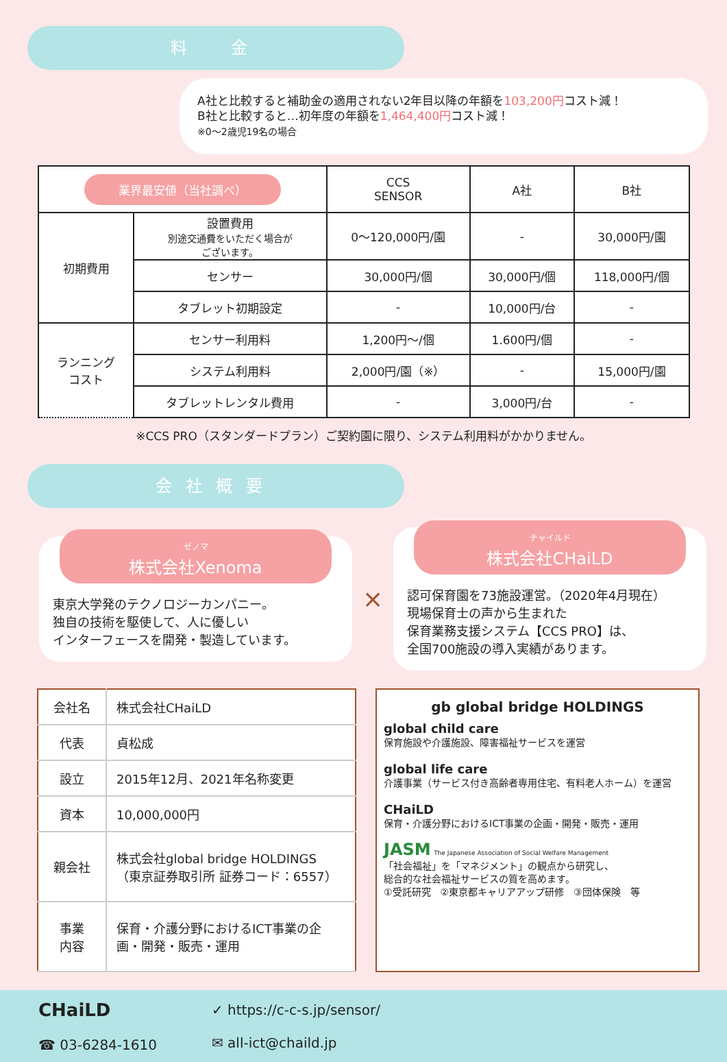料　金
A社と比較すると補助金の適用されない2年目以降の年額を103,200円コスト減！
B社と比較すると…初年度の年額を1,464,400円コスト減！
※0〜2歳児19名の場合
| 業界最安値（当社調べ） | | CCS SENSOR | A社 | B社 |
| --- | --- | --- | --- | --- |
| 初期費用 | 設置費用 別途交通費をいただく場合が ございます。 | 0〜120,000円/園 | - | 30,000円/園 |
| | センサー | 30,000円/個 | 30,000円/個 | 118,000円/個 |
| | タブレット初期設定 | - | 10,000円/台 | - |
| ランニング コスト | センサー利用料 | 1,200円〜/個 | 1.600円/個 | - |
| | システム利用料 | 2,000円/園（※） | - | 15,000円/園 |
| | タブレットレンタル費用 | - | 3,000円/台 | - |
※CCS PRO（スタンダードプラン）ご契約園に限り、システム利用料がかかりません。
会社概要
ゼノマ
株式会社Xenoma
東京大学発のテクノロジーカンパニー。
独自の技術を駆使して、人に優しい
インターフェースを開発・製造しています。
×
チャイルド
株式会社CHaiLD
認可保育園を73施設運営。（2020年4月現在）
現場保育士の声から生まれた
保育業務支援システム【CCS PRO】は、
全国700施設の導入実績があります。
| 会社名 | 株式会社CHaiLD |
| 代表 | 貞松成 |
| 設立 | 2015年12月、2021年名称変更 |
| 資本 | 10,000,000円 |
| 親会社 | 株式会社global bridge HOLDINGS （東京証券取引所 証券コード：6557） |
| 事業 内容 | 保育・介護分野におけるICT事業の企画・開発・販売・運用 |
gb global bridge HOLDINGS
global child care
保育施設や介護施設、障害福祉サービスを運営
global life care
介護事業（サービス付き高齢者専用住宅、有料老人ホーム）を運営
CHaiLD
保育・介護分野におけるICT事業の企画・開発・販売・運用
JASM The Japanese Association of Social Welfare Management
「社会福祉」を「マネジメント」の観点から研究し、
総合的な社会福祉サービスの質を高めます。
①受託研究　②東京都キャリアアップ研修　③団体保険　等
CHaiLD
☎ 03-6284-1610
✓ https://c-c-s.jp/sensor/
✉ all-ict@chaild.jp